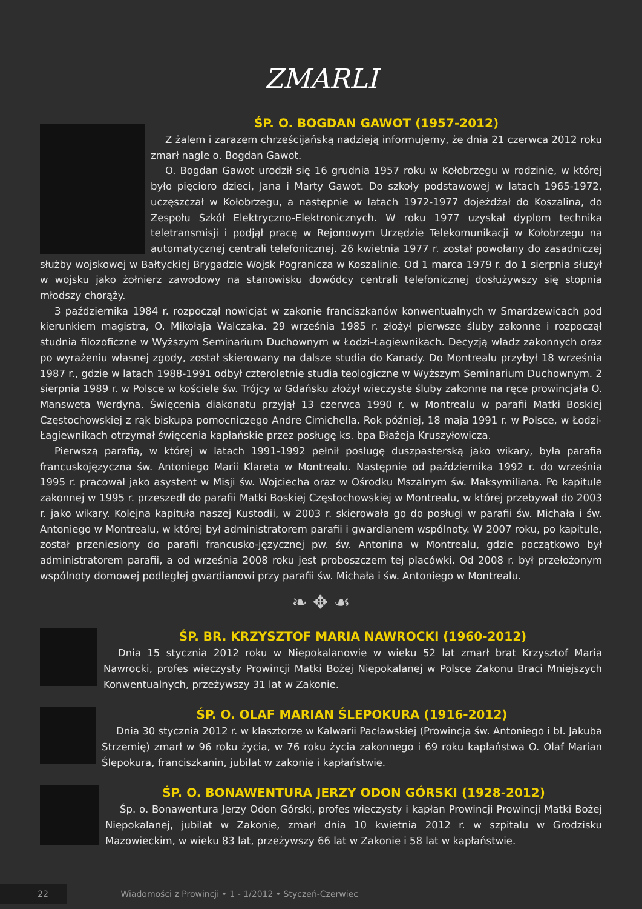ZMARLI
ŚP. O. BOGDAN GAWOT (1957-2012)
Z żalem i zarazem chrześcijańską nadzieją informujemy, że dnia 21 czerwca 2012 roku zmarł nagle o. Bogdan Gawot.
O. Bogdan Gawot urodził się 16 grudnia 1957 roku w Kołobrzegu w rodzinie, w której było pięcioro dzieci, Jana i Marty Gawot. Do szkoły podstawowej w latach 1965-1972, uczęszczał w Kołobrzegu, a następnie w latach 1972-1977 dojeżdżał do Koszalina, do Zespołu Szkół Elektryczno-Elektronicznych. W roku 1977 uzyskał dyplom technika teletransmisji i podjął pracę w Rejonowym Urzędzie Telekomunikacji w Kołobrzegu na automatycznej centrali telefonicznej. 26 kwietnia 1977 r. został powołany do zasadniczej służby wojskowej w Bałtyckiej Brygadzie Wojsk Pogranicza w Koszalinie. Od 1 marca 1979 r. do 1 sierpnia służył w wojsku jako żołnierz zawodowy na stanowisku dowódcy centrali telefonicznej dosłużywszy się stopnia młodszy chorąży.
3 października 1984 r. rozpoczął nowicjat w zakonie franciszkanów konwentualnych w Smardzewicach pod kierunkiem magistra, O. Mikołaja Walczaka. 29 września 1985 r. złożył pierwsze śluby zakonne i rozpoczął studnia filozoficzne w Wyższym Seminarium Duchownym w Łodzi-Łagiewnikach. Decyzją władz zakonnych oraz po wyrażeniu własnej zgody, został skierowany na dalsze studia do Kanady. Do Montrealu przybył 18 września 1987 r., gdzie w latach 1988-1991 odbył czteroletnie studia teologiczne w Wyższym Seminarium Duchownym. 2 sierpnia 1989 r. w Polsce w kościele św. Trójcy w Gdańsku złożył wieczyste śluby zakonne na ręce prowincjała O. Mansweta Werdyna. Święcenia diakonatu przyjął 13 czerwca 1990 r. w Montrealu w parafii Matki Boskiej Częstochowskiej z rąk biskupa pomocniczego Andre Cimichella. Rok później, 18 maja 1991 r. w Polsce, w Łodzi-Łagiewnikach otrzymał święcenia kapłańskie przez posługę ks. bpa Błażeja Kruszyłowicza.
Pierwszą parafią, w której w latach 1991-1992 pełnił posługę duszpasterską jako wikary, była parafia francuskojęzyczna św. Antoniego Marii Klareta w Montrealu. Następnie od października 1992 r. do września 1995 r. pracował jako asystent w Misji św. Wojciecha oraz w Ośrodku Mszalnym św. Maksymiliana. Po kapitule zakonnej w 1995 r. przeszedł do parafii Matki Boskiej Częstochowskiej w Montrealu, w której przebywał do 2003 r. jako wikary. Kolejna kapituła naszej Kustodii, w 2003 r. skierowała go do posługi w parafii św. Michała i św. Antoniego w Montrealu, w której był administratorem parafii i gwardianem wspólnoty. W 2007 roku, po kapitule, został przeniesiony do parafii francusko-języcznej pw. św. Antonina w Montrealu, gdzie początkowo był administratorem parafii, a od września 2008 roku jest proboszczem tej placówki. Od 2008 r. był przełożonym wspólnoty domowej podległej gwardianowi przy parafii św. Michała i św. Antoniego w Montrealu.
❧ ✥ ☙
ŚP. BR. KRZYSZTOF MARIA NAWROCKI (1960-2012)
Dnia 15 stycznia 2012 roku w Niepokalanowie w wieku 52 lat zmarł brat Krzysztof Maria Nawrocki, profes wieczysty Prowincji Matki Bożej Niepokalanej w Polsce Zakonu Braci Mniejszych Konwentualnych, przeżywszy 31 lat w Zakonie.
ŚP. O. OLAF MARIAN ŚLEPOKURA (1916-2012)
Dnia 30 stycznia 2012 r. w klasztorze w Kalwarii Pacławskiej (Prowincja św. Antoniego i bł. Jakuba Strzemię) zmarł w 96 roku życia, w 76 roku życia zakonnego i 69 roku kapłaństwa O. Olaf Marian Ślepokura, franciszkanin, jubilat w zakonie i kapłaństwie.
ŚP. O. BONAWENTURA JERZY ODON GÓRSKI (1928-2012)
Śp. o. Bonawentura Jerzy Odon Górski, profes wieczysty i kapłan Prowincji Prowincji Matki Bożej Niepokalanej, jubilat w Zakonie, zmarł dnia 10 kwietnia 2012 r. w szpitalu w Grodzisku Mazowieckim, w wieku 83 lat, przeżywszy 66 lat w Zakonie i 58 lat w kapłaństwie.
22 Wiadomości z Prowincji • 1 - 1/2012 • Styczeń-Czerwiec